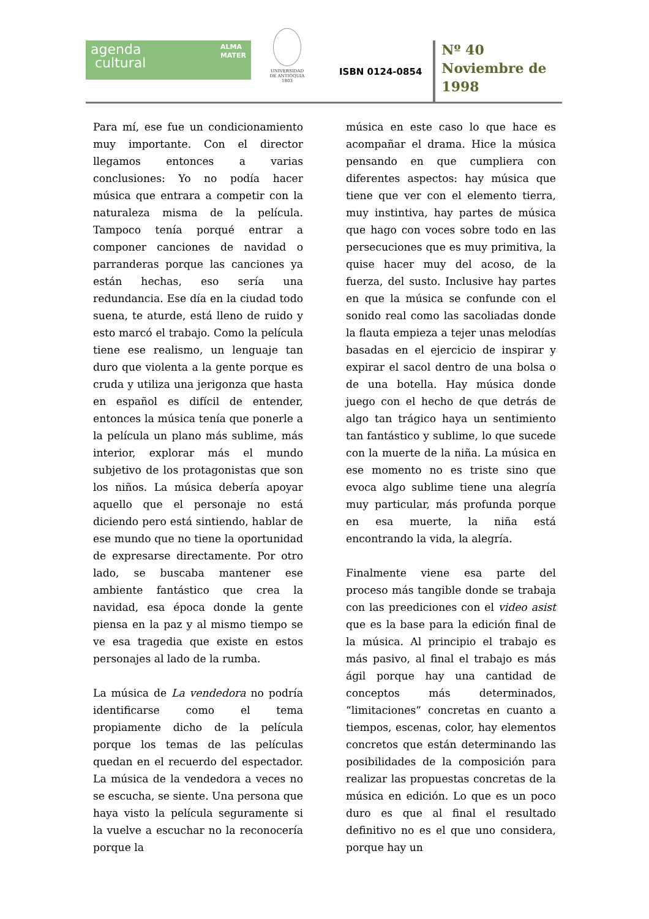agenda ALMA
MATER
cultural
UNIVERSIDAD
DE ANTIOQUIA
1803
ISBN 0124-0854
Nº 40
Noviembre de
1998
Para mí, ese fue un condicionamiento muy importante. Con el director llegamos entonces a varias conclusiones: Yo no podía hacer música que entrara a competir con la naturaleza misma de la película. Tampoco tenía porqué entrar a componer canciones de navidad o parranderas porque las canciones ya están hechas, eso sería una redundancia. Ese día en la ciudad todo suena, te aturde, está lleno de ruido y esto marcó el trabajo. Como la película tiene ese realismo, un lenguaje tan duro que violenta a la gente porque es cruda y utiliza una jerigonza que hasta en español es difícil de entender, entonces la música tenía que ponerle a la película un plano más sublime, más interior, explorar más el mundo subjetivo de los protagonistas que son los niños. La música debería apoyar aquello que el personaje no está diciendo pero está sintiendo, hablar de ese mundo que no tiene la oportunidad de expresarse directamente. Por otro lado, se buscaba mantener ese ambiente fantástico que crea la navidad, esa época donde la gente piensa en la paz y al mismo tiempo se ve esa tragedia que existe en estos personajes al lado de la rumba.
La música de La vendedora no podría identificarse como el tema propiamente dicho de la película porque los temas de las películas quedan en el recuerdo del espectador. La música de la vendedora a veces no se escucha, se siente. Una persona que haya visto la película seguramente si la vuelve a escuchar no la reconocería porque la
música en este caso lo que hace es acompañar el drama. Hice la música pensando en que cumpliera con diferentes aspectos: hay música que tiene que ver con el elemento tierra, muy instintiva, hay partes de música que hago con voces sobre todo en las persecuciones que es muy primitiva, la quise hacer muy del acoso, de la fuerza, del susto. Inclusive hay partes en que la música se confunde con el sonido real como las sacoliadas donde la flauta empieza a tejer unas melodías basadas en el ejercicio de inspirar y expirar el sacol dentro de una bolsa o de una botella. Hay música donde juego con el hecho de que detrás de algo tan trágico haya un sentimiento tan fantástico y sublime, lo que sucede con la muerte de la niña. La música en ese momento no es triste sino que evoca algo sublime tiene una alegría muy particular, más profunda porque en esa muerte, la niña está encontrando la vida, la alegría.
Finalmente viene esa parte del proceso más tangible donde se trabaja con las preediciones con el video asist que es la base para la edición final de la música. Al principio el trabajo es más pasivo, al final el trabajo es más ágil porque hay una cantidad de conceptos más determinados, “limitaciones” concretas en cuanto a tiempos, escenas, color, hay elementos concretos que están determinando las posibilidades de la composición para realizar las propuestas concretas de la música en edición. Lo que es un poco duro es que al final el resultado definitivo no es el que uno considera, porque hay un